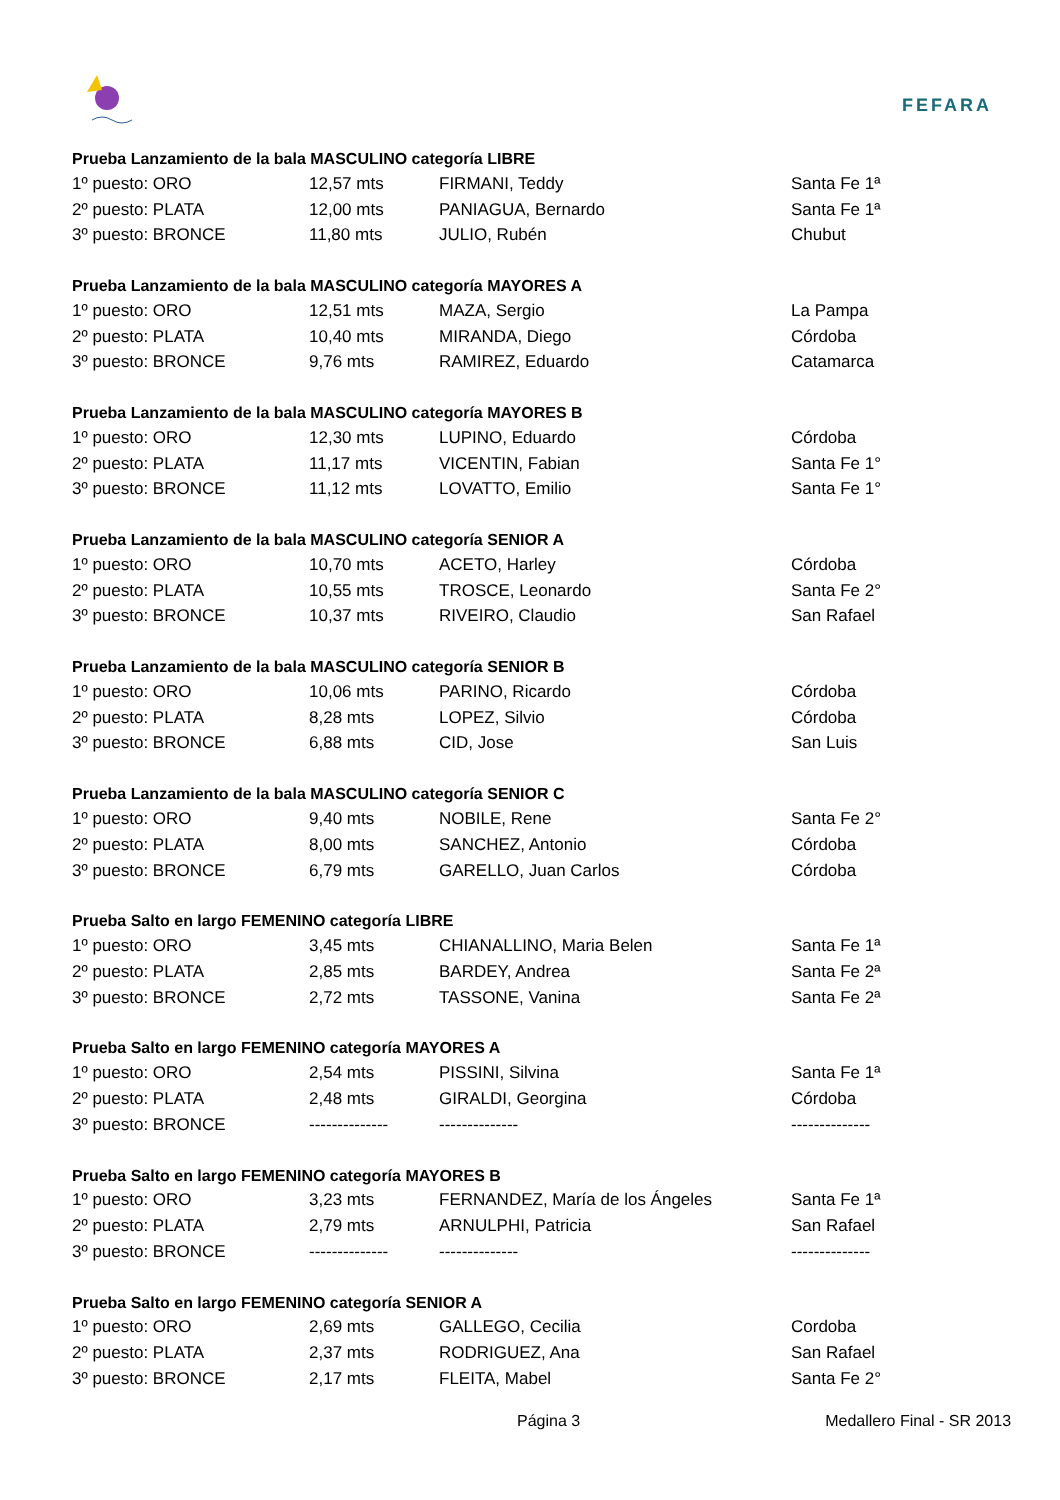FEFARA
Prueba Lanzamiento de la bala MASCULINO categoría LIBRE
| 1º puesto: ORO | 12,57 mts | FIRMANI, Teddy | Santa Fe 1ª |
| 2º puesto: PLATA | 12,00 mts | PANIAGUA, Bernardo | Santa Fe 1ª |
| 3º puesto: BRONCE | 11,80 mts | JULIO, Rubén | Chubut |
Prueba Lanzamiento de la bala MASCULINO categoría MAYORES A
| 1º puesto: ORO | 12,51 mts | MAZA, Sergio | La Pampa |
| 2º puesto: PLATA | 10,40 mts | MIRANDA, Diego | Córdoba |
| 3º puesto: BRONCE | 9,76 mts | RAMIREZ, Eduardo | Catamarca |
Prueba Lanzamiento de la bala MASCULINO categoría MAYORES B
| 1º puesto: ORO | 12,30 mts | LUPINO, Eduardo | Córdoba |
| 2º puesto: PLATA | 11,17 mts | VICENTIN, Fabian | Santa Fe 1° |
| 3º puesto: BRONCE | 11,12 mts | LOVATTO, Emilio | Santa Fe 1° |
Prueba Lanzamiento de la bala MASCULINO categoría SENIOR A
| 1º puesto: ORO | 10,70 mts | ACETO, Harley | Córdoba |
| 2º puesto: PLATA | 10,55 mts | TROSCE, Leonardo | Santa Fe 2° |
| 3º puesto: BRONCE | 10,37 mts | RIVEIRO, Claudio | San Rafael |
Prueba Lanzamiento de la bala MASCULINO categoría SENIOR B
| 1º puesto: ORO | 10,06 mts | PARINO, Ricardo | Córdoba |
| 2º puesto: PLATA | 8,28 mts | LOPEZ, Silvio | Córdoba |
| 3º puesto: BRONCE | 6,88 mts | CID, Jose | San Luis |
Prueba Lanzamiento de la bala MASCULINO categoría SENIOR C
| 1º puesto: ORO | 9,40 mts | NOBILE, Rene | Santa Fe 2° |
| 2º puesto: PLATA | 8,00 mts | SANCHEZ, Antonio | Córdoba |
| 3º puesto: BRONCE | 6,79 mts | GARELLO, Juan Carlos | Córdoba |
Prueba Salto en largo FEMENINO categoría LIBRE
| 1º puesto: ORO | 3,45 mts | CHIANALLINO, Maria Belen | Santa Fe 1ª |
| 2º puesto: PLATA | 2,85 mts | BARDEY, Andrea | Santa Fe 2ª |
| 3º puesto: BRONCE | 2,72 mts | TASSONE, Vanina | Santa Fe 2ª |
Prueba Salto en largo FEMENINO categoría MAYORES A
| 1º puesto: ORO | 2,54 mts | PISSINI, Silvina | Santa Fe 1ª |
| 2º puesto: PLATA | 2,48 mts | GIRALDI, Georgina | Córdoba |
| 3º puesto: BRONCE | -------------- | -------------- | -------------- |
Prueba Salto en largo FEMENINO categoría MAYORES B
| 1º puesto: ORO | 3,23 mts | FERNANDEZ, María de los Ángeles | Santa Fe 1ª |
| 2º puesto: PLATA | 2,79 mts | ARNULPHI, Patricia | San Rafael |
| 3º puesto: BRONCE | -------------- | -------------- | -------------- |
Prueba Salto en largo FEMENINO categoría SENIOR A
| 1º puesto: ORO | 2,69 mts | GALLEGO, Cecilia | Cordoba |
| 2º puesto: PLATA | 2,37 mts | RODRIGUEZ, Ana | San Rafael |
| 3º puesto: BRONCE | 2,17 mts | FLEITA, Mabel | Santa Fe 2° |
Página 3 Medallero Final - SR 2013